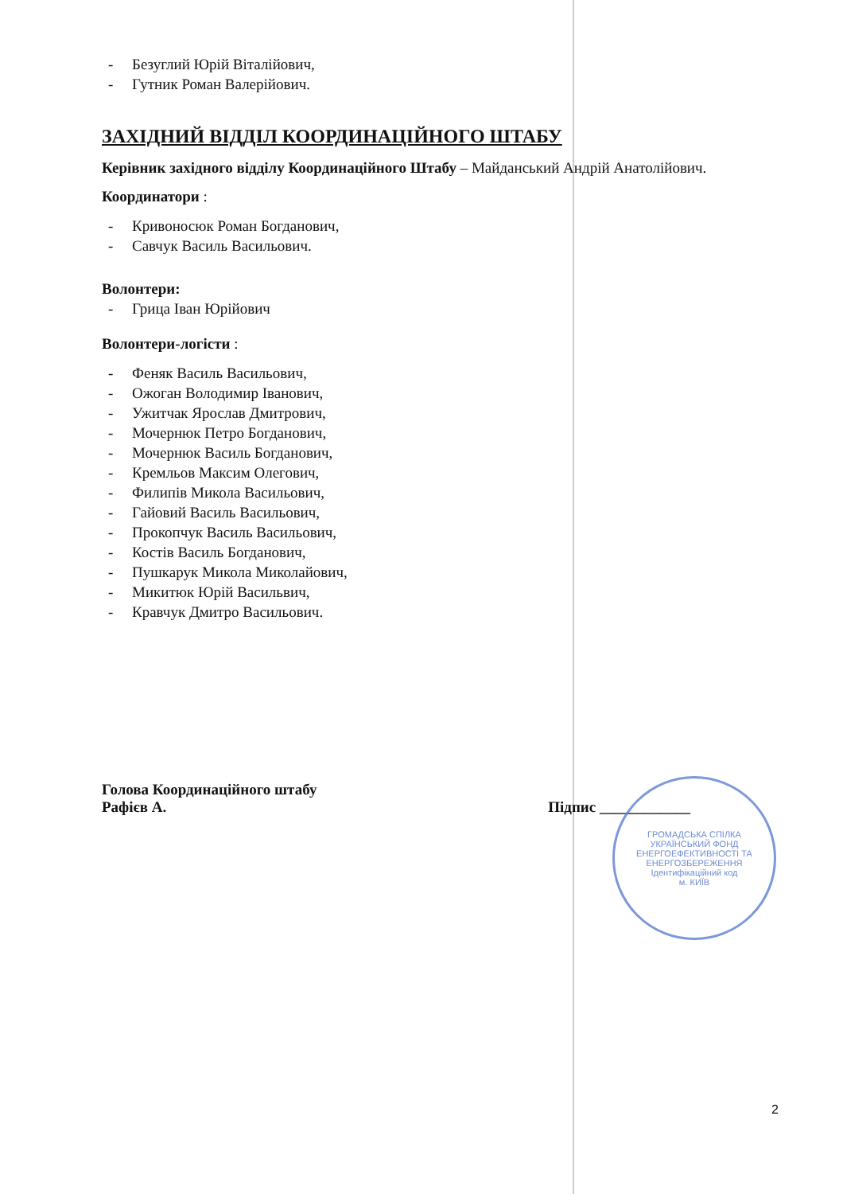- Безуглий Юрій Віталійович,
- Гутник Роман Валерійович.
ЗАХІДНИЙ ВІДДІЛ КООРДИНАЦІЙНОГО ШТАБУ
Керівник західного відділу Координаційного Штабу – Майданський Андрій Анатолійович.
Координатори :
- Кривоносюк Роман Богданович,
- Савчук Василь Васильович.
Волонтери:
- Грица Іван Юрійович
Волонтери-логісти :
- Феняк Василь Васильович,
- Ожоган Володимир Іванович,
- Ужитчак Ярослав Дмитрович,
- Мочернюк Петро Богданович,
- Мочернюк Василь Богданович,
- Кремльов Максим Олегович,
- Филипів Микола Васильович,
- Гайовий Василь Васильович,
- Прокопчук Василь Васильович,
- Костів Василь Богданович,
- Пушкарук Микола Миколайович,
- Микитюк Юрій Васильвич,
- Кравчук Дмитро Васильович.
Голова Координаційного штабу
Рафієв А.
Підпис ____________
ГРОМАДСЬКА СПІЛКА
УКРАЇНСЬКИЙ ФОНД ЕНЕРГОЕФЕКТИВНОСТІ ТА ЕНЕРГОЗБЕРЕЖЕННЯ
Ідентифікаційний код
м. КИЇВ
2